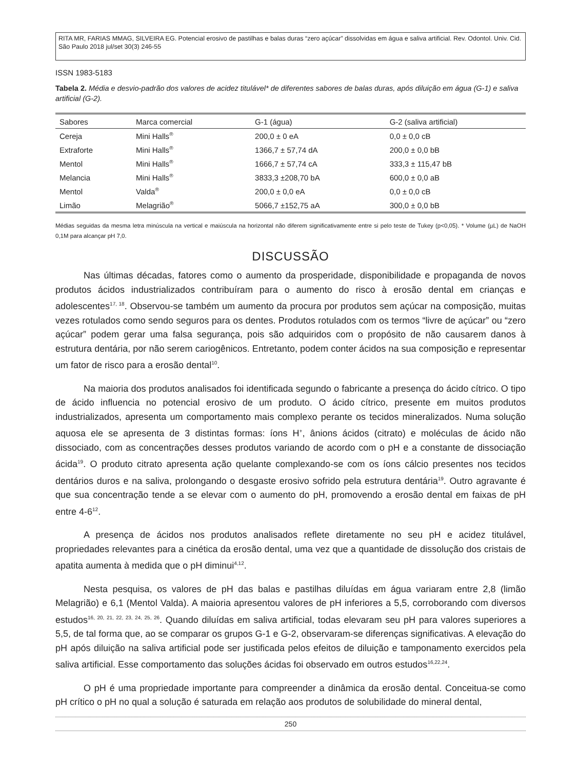RITA MR, FARIAS MMAG, SILVEIRA EG. Potencial erosivo de pastilhas e balas duras “zero açúcar” dissolvidas em água e saliva artificial. Rev. Odontol. Univ. Cid. São Paulo 2018 jul/set 30(3) 246-55
ISSN 1983-5183
Tabela 2. Média e desvio-padrão dos valores de acidez titulável* de diferentes sabores de balas duras, após diluição em água (G-1) e saliva artificial (G-2).
| Sabores | Marca comercial | G-1 (água) | G-2 (saliva artificial) |
| --- | --- | --- | --- |
| Cereja | Mini Halls<sup>®</sup> | 200,0 ± 0 eA | 0,0 ± 0,0 cB |
| Extraforte | Mini Halls<sup>®</sup> | 1366,7 ± 57,74 dA | 200,0 ± 0,0 bB |
| Mentol | Mini Halls<sup>®</sup> | 1666,7 ± 57,74 cA | 333,3 ± 115,47 bB |
| Melancia | Mini Halls<sup>®</sup> | 3833,3 ±208,70 bA | 600,0 ± 0,0 aB |
| Mentol | Valda<sup>®</sup> | 200,0 ± 0,0 eA | 0,0 ± 0,0 cB |
| Limão | Melagrião<sup>®</sup> | 5066,7 ±152,75 aA | 300,0 ± 0,0 bB |
Médias seguidas da mesma letra minúscula na vertical e maiúscula na horizontal não diferem significativamente entre si pelo teste de Tukey (p<0,05). * Volume (µL) de NaOH 0,1M para alcançar pH 7,0.
DISCUSSÃO
Nas últimas décadas, fatores como o aumento da prosperidade, disponibilidade e propaganda de novos produtos ácidos industrializados contribuíram para o aumento do risco à erosão dental em crianças e adolescentes<sup>17, 18</sup>. Observou-se também um aumento da procura por produtos sem açúcar na composição, muitas vezes rotulados como sendo seguros para os dentes. Produtos rotulados com os termos “livre de açúcar” ou “zero açúcar” podem gerar uma falsa segurança, pois são adquiridos com o propósito de não causarem danos à estrutura dentária, por não serem cariogênicos. Entretanto, podem conter ácidos na sua composição e representar um fator de risco para a erosão dental<sup>10</sup>.
Na maioria dos produtos analisados foi identificada segundo o fabricante a presença do ácido cítrico. O tipo de ácido influencia no potencial erosivo de um produto. O ácido cítrico, presente em muitos produtos industrializados, apresenta um comportamento mais complexo perante os tecidos mineralizados. Numa solução aquosa ele se apresenta de 3 distintas formas: íons H<sup>+</sup>, ânions ácidos (citrato) e moléculas de ácido não dissociado, com as concentrações desses produtos variando de acordo com o pH e a constante de dissociação ácida<sup>19</sup>. O produto citrato apresenta ação quelante complexando-se com os íons cálcio presentes nos tecidos dentários duros e na saliva, prolongando o desgaste erosivo sofrido pela estrutura dentária<sup>19</sup>. Outro agravante é que sua concentração tende a se elevar com o aumento do pH, promovendo a erosão dental em faixas de pH entre 4-6<sup>12</sup>.
A presença de ácidos nos produtos analisados reflete diretamente no seu pH e acidez titulável, propriedades relevantes para a cinética da erosão dental, uma vez que a quantidade de dissolução dos cristais de apatita aumenta à medida que o pH diminui<sup>4,12</sup>.
Nesta pesquisa, os valores de pH das balas e pastilhas diluídas em água variaram entre 2,8 (limão Melagrião) e 6,1 (Mentol Valda). A maioria apresentou valores de pH inferiores a 5,5, corroborando com diversos estudos<sup>16, 20, 21, 22, 23, 24, 25, 26</sup>. Quando diluídas em saliva artificial, todas elevaram seu pH para valores superiores a 5,5, de tal forma que, ao se comparar os grupos G-1 e G-2, observaram-se diferenças significativas. A elevação do pH após diluição na saliva artificial pode ser justificada pelos efeitos de diluição e tamponamento exercidos pela saliva artificial. Esse comportamento das soluções ácidas foi observado em outros estudos<sup>16,22,24</sup>.
O pH é uma propriedade importante para compreender a dinâmica da erosão dental. Conceitua-se como pH crítico o pH no qual a solução é saturada em relação aos produtos de solubilidade do mineral dental,
250